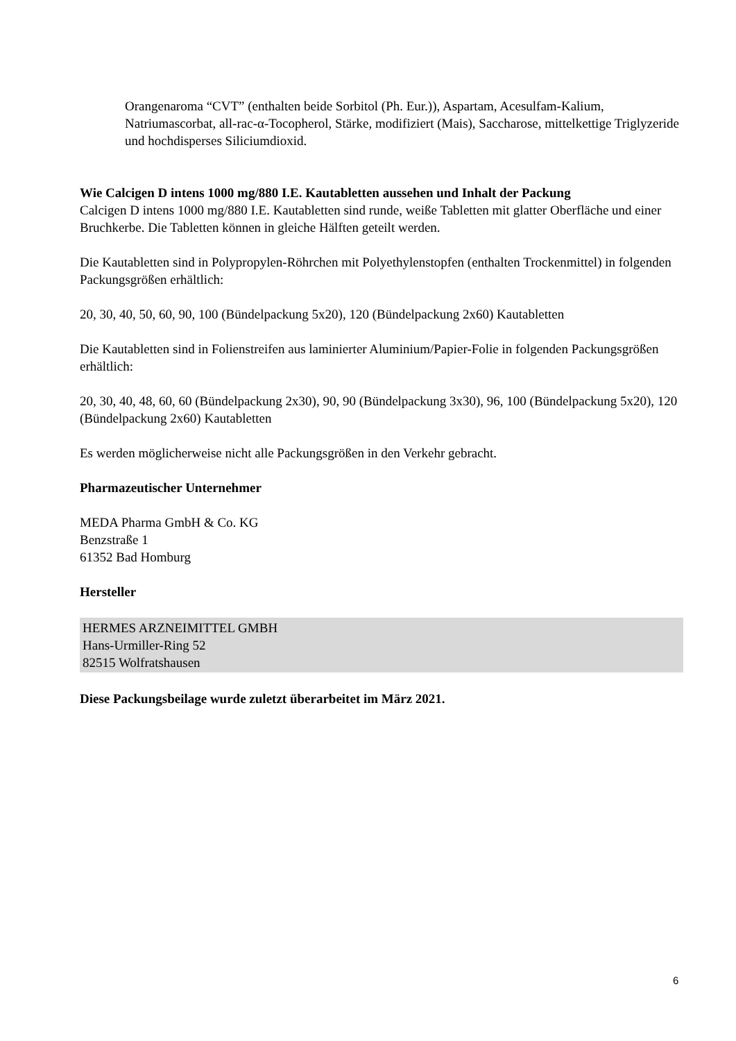Orangenaroma “CVT” (enthalten beide Sorbitol (Ph. Eur.)), Aspartam, Acesulfam-Kalium, Natriumascorbat, all-rac-α-Tocopherol, Stärke, modifiziert (Mais), Saccharose, mittelkettige Triglyzeride und hochdisperses Siliciumdioxid.
Wie Calcigen D intens 1000 mg/880 I.E. Kautabletten aussehen und Inhalt der Packung
Calcigen D intens 1000 mg/880 I.E. Kautabletten sind runde, weiße Tabletten mit glatter Oberfläche und einer Bruchkerbe. Die Tabletten können in gleiche Hälften geteilt werden.
Die Kautabletten sind in Polypropylen-Röhrchen mit Polyethylenstopfen (enthalten Trockenmittel) in folgenden Packungsgrößen erhältlich:
20, 30, 40, 50, 60, 90, 100 (Bündelpackung 5x20), 120 (Bündelpackung 2x60) Kautabletten
Die Kautabletten sind in Folienstreifen aus laminierter Aluminium/Papier-Folie in folgenden Packungsgrößen erhältlich:
20, 30, 40, 48, 60, 60 (Bündelpackung 2x30), 90, 90 (Bündelpackung 3x30), 96, 100 (Bündelpackung 5x20), 120 (Bündelpackung 2x60) Kautabletten
Es werden möglicherweise nicht alle Packungsgrößen in den Verkehr gebracht.
Pharmazeutischer Unternehmer
MEDA Pharma GmbH & Co. KG
Benzstraße 1
61352 Bad Homburg
Hersteller
HERMES ARZNEIMITTEL GMBH
Hans-Urmiller-Ring 52
82515 Wolfratshausen
Diese Packungsbeilage wurde zuletzt überarbeitet im März 2021.
6